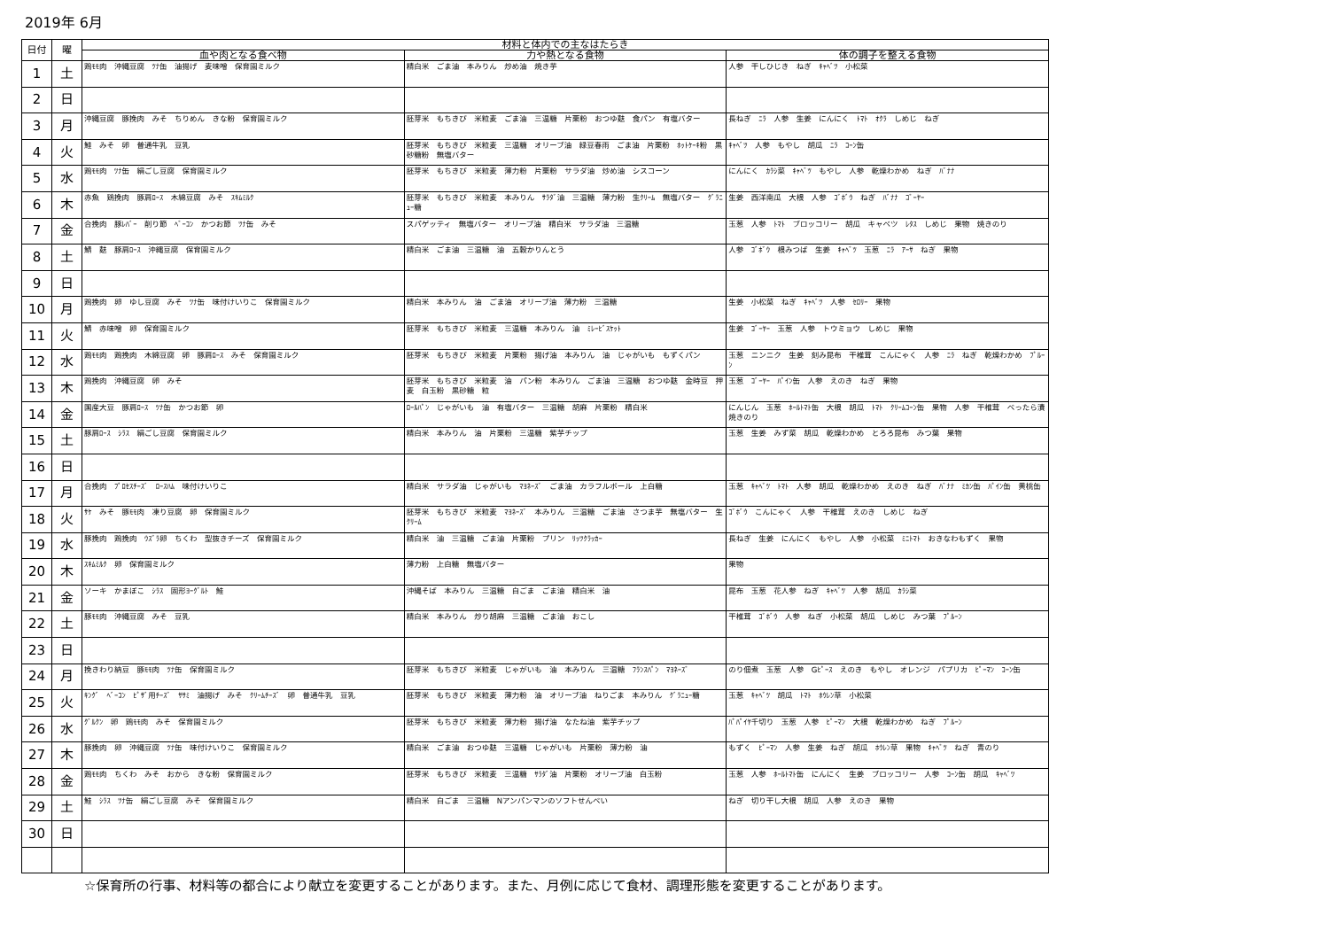2019年 6月
| 日付 | 曜 | 材料と体内での主なはたらき | | |
| --- | --- | --- | --- | --- |
| | | 血や肉となる食べ物 | 力や熱となる食物 | 体の調子を整える食物 |
| 1 | 土 | 鶏ﾓﾓ肉 沖縄豆腐 ﾂﾅ缶 油揚げ 麦味噌 保育園ミルク | 精白米 ごま油 本みりん 炒め油 焼き芋 | 人参 干しひじき ねぎ ｷｬﾍﾞﾂ 小松菜 |
| 2 | 日 | | | |
| 3 | 月 | 沖縄豆腐 豚挽肉 みそ ちりめん きな粉 保育園ミルク | 胚芽米 もちきび 米粒麦 ごま油 三温糖 片栗粉 おつゆ麸 食パン 有塩バター | 長ねぎ ﾆﾗ 人参 生姜 にんにく ﾄﾏﾄ ｵｸﾗ しめじ ねぎ |
| 4 | 火 | 鮭 みそ 卵 普通牛乳 豆乳 | 胚芽米 もちきび 米粒麦 三温糖 オリーブ油 緑豆春雨 ごま油 片栗粉 ﾎｯﾄｹｰｷ粉 黒砂糖粉 無塩バター | ｷｬﾍﾞﾂ 人参 もやし 胡瓜 ﾆﾗ ｺｰﾝ缶 |
| 5 | 水 | 鶏ﾓﾓ肉 ﾂﾅ缶 絹ごし豆腐 保育園ミルク | 胚芽米 もちきび 米粒麦 薄力粉 片栗粉 サラダ油 炒め油 シスコーン | にんにく ｶﾗｼ菜 ｷｬﾍﾞﾂ もやし 人参 乾燥わかめ ねぎ ﾊﾞﾅﾅ |
| 6 | 木 | 赤魚 鶏挽肉 豚肩ﾛｰｽ 木綿豆腐 みそ ｽｷﾑﾐﾙｸ | 胚芽米 もちきび 米粒麦 本みりん ｻﾗﾀﾞ油 三温糖 薄力粉 生ｸﾘｰﾑ 無塩バター ｸﾞﾗﾆｭｰ糖 | 生姜 西洋南瓜 大根 人参 ｺﾞﾎﾞｳ ねぎ ﾊﾞﾅﾅ ｺﾞｰﾔｰ |
| 7 | 金 | 合挽肉 豚ﾚﾊﾞｰ 削り節 ﾍﾞｰｺﾝ かつお節 ﾂﾅ缶 みそ | スパゲッティ 無塩バター オリーブ油 精白米 サラダ油 三温糖 | 玉葱 人参 ﾄﾏﾄ ブロッコリー 胡瓜 キャベツ ﾚﾀｽ しめじ 果物 焼きのり |
| 8 | 土 | 鯖 麸 豚肩ﾛｰｽ 沖縄豆腐 保育園ミルク | 精白米 ごま油 三温糖 油 五穀かりんとう | 人参 ｺﾞﾎﾞｳ 根みつば 生姜 ｷｬﾍﾞﾂ 玉葱 ﾆﾗ ｱｰｻ ねぎ 果物 |
| 9 | 日 | | | |
| 10 | 月 | 鶏挽肉 卵 ゆし豆腐 みそ ﾂﾅ缶 味付けいりこ 保育園ミルク | 精白米 本みりん 油 ごま油 オリーブ油 薄力粉 三温糖 | 生姜 小松菜 ねぎ ｷｬﾍﾞﾂ 人参 ｾﾛﾘｰ 果物 |
| 11 | 火 | 鯖 赤味噌 卵 保育園ミルク | 胚芽米 もちきび 米粒麦 三温糖 本みりん 油 ﾐﾚｰﾋﾞｽｹｯﾄ | 生姜 ｺﾞｰﾔｰ 玉葱 人参 トウミョウ しめじ 果物 |
| 12 | 水 | 鶏ﾓﾓ肉 鶏挽肉 木綿豆腐 卵 豚肩ﾛｰｽ みそ 保育園ミルク | 胚芽米 もちきび 米粒麦 片栗粉 揚げ油 本みりん 油 じゃがいも もずくパン | 玉葱 ニンニク 生姜 刻み昆布 干椎茸 こんにゃく 人参 ﾆﾗ ねぎ 乾燥わかめ ﾌﾟﾙｰﾝ |
| 13 | 木 | 鶏挽肉 沖縄豆腐 卵 みそ | 胚芽米 もちきび 米粒麦 油 パン粉 本みりん ごま油 三温糖 おつゆ麸 金時豆 押麦 白玉粉 黒砂糖 粒 | 玉葱 ｺﾞｰﾔｰ ﾊﾟｲﾝ缶 人参 えのき ねぎ 果物 |
| 14 | 金 | 国産大豆 豚肩ﾛｰｽ ﾂﾅ缶 かつお節 卵 | ﾛｰﾙﾊﾟﾝ じゃがいも 油 有塩バター 三温糖 胡麻 片栗粉 精白米 | にんじん 玉葱 ﾎｰﾙﾄﾏﾄ缶 大根 胡瓜 ﾄﾏﾄ ｸﾘｰﾑｺｰﾝ缶 果物 人参 干椎茸 べったら漬 焼きのり |
| 15 | 土 | 豚肩ﾛｰｽ ｼﾗｽ 絹ごし豆腐 保育園ミルク | 精白米 本みりん 油 片栗粉 三温糖 紫芋チップ | 玉葱 生姜 みず菜 胡瓜 乾燥わかめ とろろ昆布 みつ葉 果物 |
| 16 | 日 | | | |
| 17 | 月 | 合挽肉 ﾌﾟﾛｾｽﾁｰｽﾞ ﾛｰｽﾊﾑ 味付けいりこ | 精白米 サラダ油 じゃがいも ﾏﾖﾈｰｽﾞ ごま油 カラフルボール 上白糖 | 玉葱 ｷｬﾍﾞﾂ ﾄﾏﾄ 人参 胡瓜 乾燥わかめ えのき ねぎ ﾊﾞﾅﾅ ﾐｶﾝ缶 ﾊﾟｲﾝ缶 黄桃缶 |
| 18 | 火 | ｻｹ みそ 豚ﾓﾓ肉 凍り豆腐 卵 保育園ミルク | 胚芽米 もちきび 米粒麦 ﾏﾖﾈｰｽﾞ 本みりん 三温糖 ごま油 さつま芋 無塩バター 生ｸﾘｰﾑ | ｺﾞﾎﾞｳ こんにゃく 人参 干椎茸 えのき しめじ ねぎ |
| 19 | 水 | 豚挽肉 鶏挽肉 ｳｽﾞﾗ卵 ちくわ 型抜きチーズ 保育園ミルク | 精白米 油 三温糖 ごま油 片栗粉 プリン ﾘｯﾂｸﾗｯｶｰ | 長ねぎ 生姜 にんにく もやし 人参 小松菜 ﾐﾆﾄﾏﾄ おきなわもずく 果物 |
| 20 | 木 | ｽｷﾑﾐﾙｸ 卵 保育園ミルク | 薄力粉 上白糖 無塩バター | 果物 |
| 21 | 金 | ソーキ かまぼこ ｼﾗｽ 固形ﾖｰｸﾞﾙﾄ 鮭 | 沖縄そば 本みりん 三温糖 白ごま ごま油 精白米 油 | 昆布 玉葱 花人参 ねぎ ｷｬﾍﾞﾂ 人参 胡瓜 ｶﾗｼ菜 |
| 22 | 土 | 豚ﾓﾓ肉 沖縄豆腐 みそ 豆乳 | 精白米 本みりん 炒り胡麻 三温糖 ごま油 おこし | 干椎茸 ｺﾞﾎﾞｳ 人参 ねぎ 小松菜 胡瓜 しめじ みつ葉 ﾌﾟﾙｰﾝ |
| 23 | 日 | | | |
| 24 | 月 | 挽きわり納豆 豚ﾓﾓ肉 ﾂﾅ缶 保育園ミルク | 胚芽米 もちきび 米粒麦 じゃがいも 油 本みりん 三温糖 ﾌﾗﾝｽﾊﾟﾝ ﾏﾖﾈｰｽﾞ | のり佃煮 玉葱 人参 Gﾋﾟｰｽ えのき もやし オレンジ パプリカ ﾋﾟｰﾏﾝ ｺｰﾝ缶 |
| 25 | 火 | ｷﾝｸﾞ ﾍﾞｰｺﾝ ﾋﾟｻﾞ用ﾁｰｽﾞ ｻｻﾐ 油揚げ みそ ｸﾘｰﾑﾁｰｽﾞ 卵 普通牛乳 豆乳 | 胚芽米 もちきび 米粒麦 薄力粉 油 オリーブ油 ねりごま 本みりん ｸﾞﾗﾆｭｰ糖 | 玉葱 ｷｬﾍﾞﾂ 胡瓜 ﾄﾏﾄ ﾎｳﾚﾝ草 小松菜 |
| 26 | 水 | ｸﾞﾙｸﾝ 卵 鶏ﾓﾓ肉 みそ 保育園ミルク | 胚芽米 もちきび 米粒麦 薄力粉 揚げ油 なたね油 紫芋チップ | ﾊﾟﾊﾟｲﾔ千切り 玉葱 人参 ﾋﾟｰﾏﾝ 大根 乾燥わかめ ねぎ ﾌﾟﾙｰﾝ |
| 27 | 木 | 豚挽肉 卵 沖縄豆腐 ﾂﾅ缶 味付けいりこ 保育園ミルク | 精白米 ごま油 おつゆ麸 三温糖 じゃがいも 片栗粉 薄力粉 油 | もずく ﾋﾟｰﾏﾝ 人参 生姜 ねぎ 胡瓜 ﾎｳﾚﾝ草 果物 ｷｬﾍﾞﾂ ねぎ 青のり |
| 28 | 金 | 鶏ﾓﾓ肉 ちくわ みそ おから きな粉 保育園ミルク | 胚芽米 もちきび 米粒麦 三温糖 ｻﾗﾀﾞ油 片栗粉 オリーブ油 白玉粉 | 玉葱 人参 ﾎｰﾙﾄﾏﾄ缶 にんにく 生姜 ブロッコリー 人参 ｺｰﾝ缶 胡瓜 ｷｬﾍﾞﾂ |
| 29 | 土 | 鮭 ｼﾗｽ ﾂﾅ缶 絹ごし豆腐 みそ 保育園ミルク | 精白米 白ごま 三温糖 Nアンパンマンのソフトせんべい | ねぎ 切り干し大根 胡瓜 人参 えのき 果物 |
| 30 | 日 | | | |
☆保育所の行事、材料等の都合により献立を変更することがあります。また、月例に応じて食材、調理形態を変更することがあります。